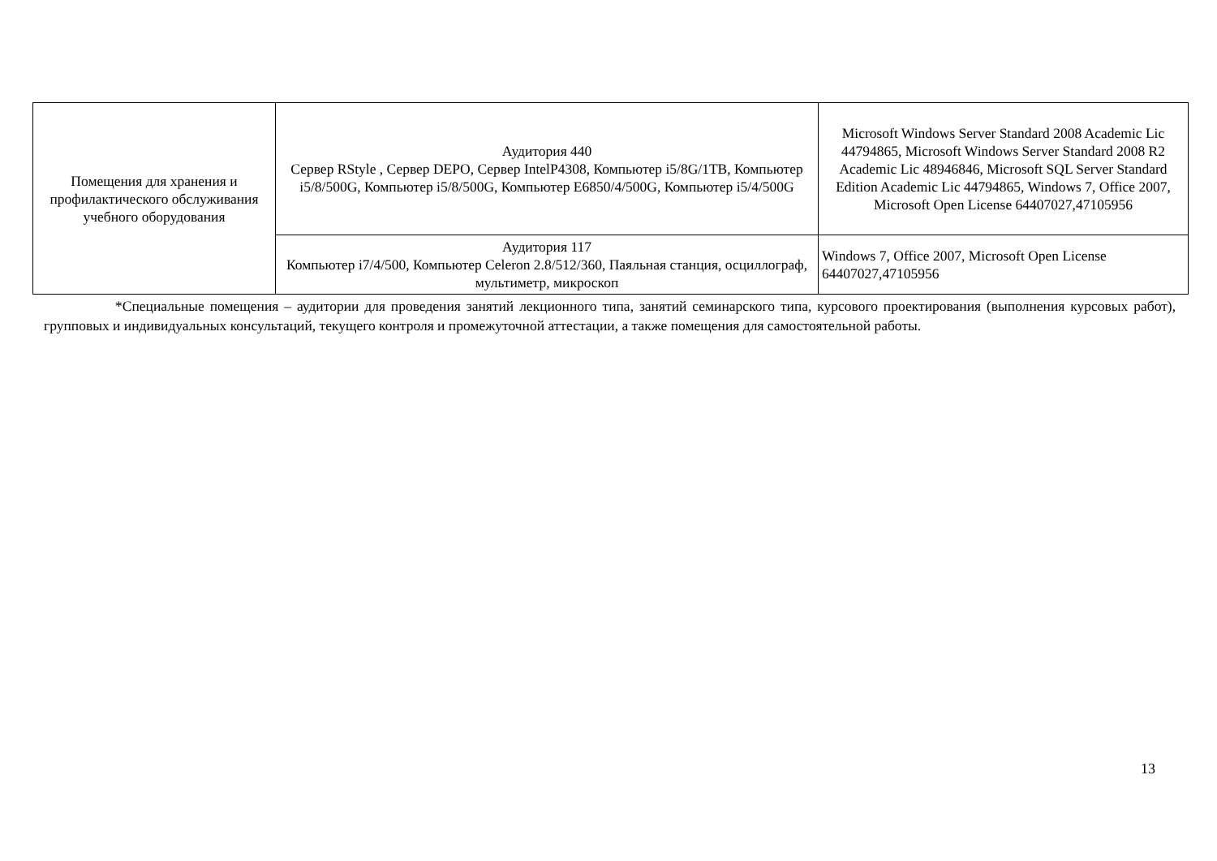| Помещения для хранения и профилактического обслуживания учебного оборудования | Аудитория 440 Сервер RStyle , Сервер DEPO, Сервер IntelP4308, Компьютер i5/8G/1TB, Компьютер i5/8/500G, Компьютер i5/8/500G, Компьютер E6850/4/500G, Компьютер i5/4/500G | Microsoft Windows Server Standard 2008 Academic Lic 44794865, Microsoft Windows Server Standard 2008 R2 Academic Lic 48946846, Microsoft SQL Server Standard Edition Academic Lic 44794865, Windows 7, Office 2007, Microsoft Open License 64407027,47105956 |
| | Аудитория 117 Компьютер i7/4/500, Компьютер Celeron 2.8/512/360, Паяльная станция, осциллограф, мультиметр, микроскоп | Windows 7, Office 2007, Microsoft Open License 64407027,47105956 |
*Специальные помещения – аудитории для проведения занятий лекционного типа, занятий семинарского типа, курсового проектирования (выполнения курсовых работ), групповых и индивидуальных консультаций, текущего контроля и промежуточной аттестации, а также помещения для самостоятельной работы.
13